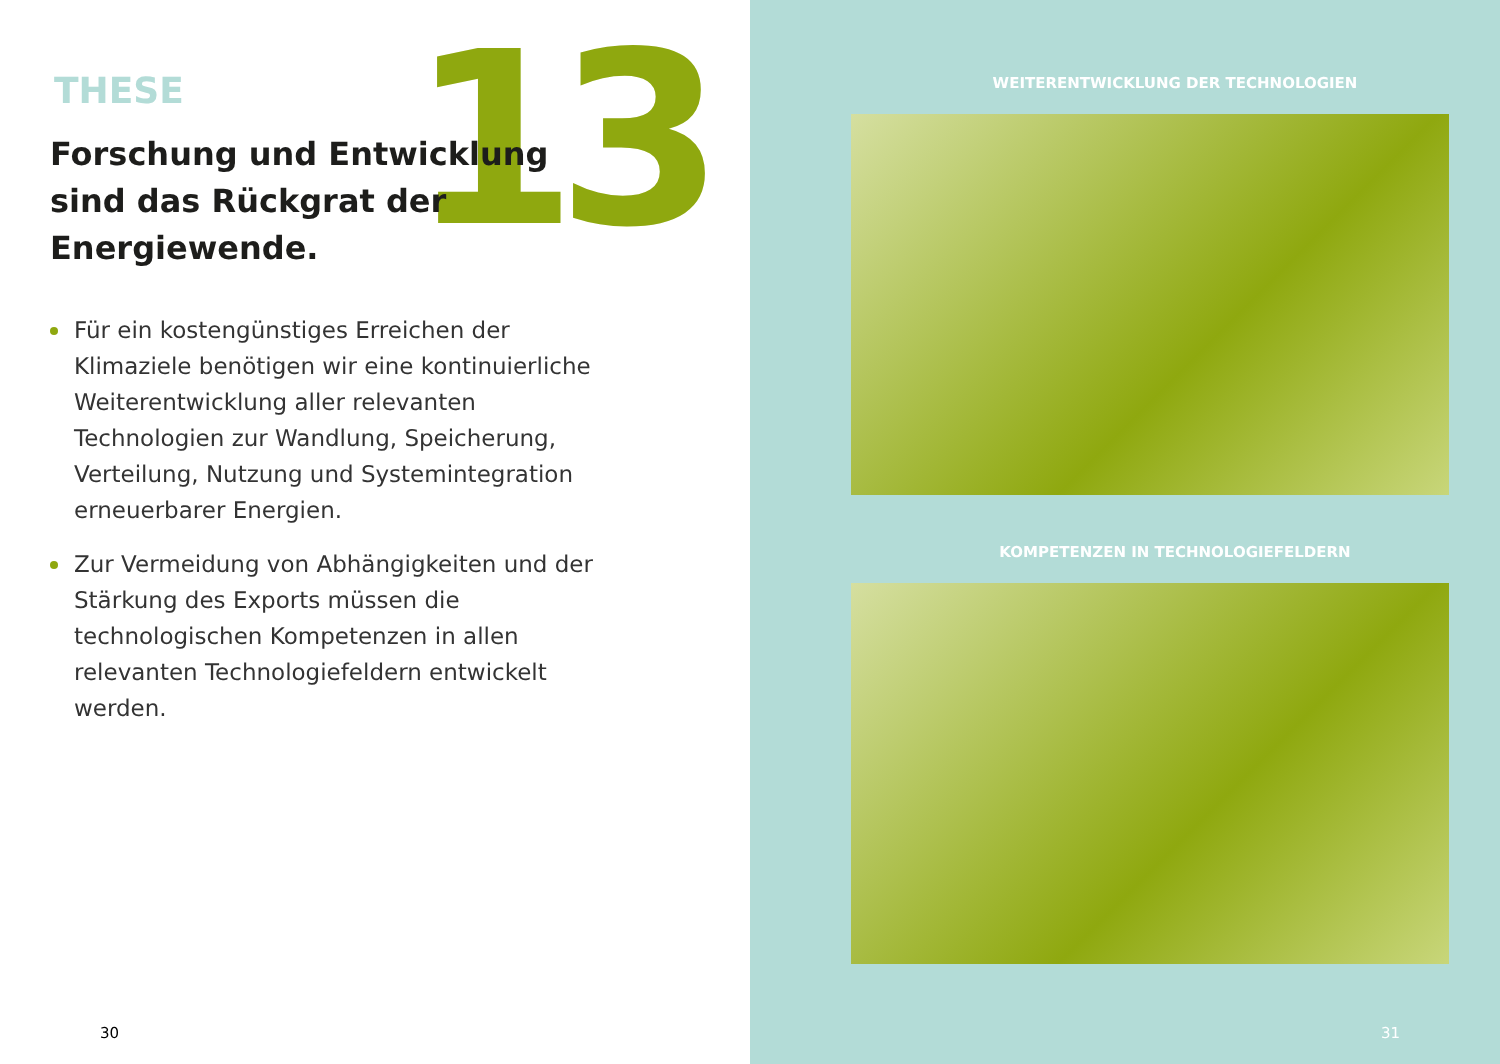13
THESE
Forschung und Entwicklung
sind das Rückgrat der
Energiewende.
Für ein kostengünstiges Erreichen der Klimaziele benötigen wir eine kontinuierliche Weiter­entwicklung aller relevanten Technologien zur Wandlung, Speicherung, Verteilung, Nutzung und Systemintegration erneuerbarer Energien.
Zur Vermeidung von Abhängigkeiten und der Stärkung des Exports müssen die technologischen Kompetenzen in allen relevanten Technologie­feldern entwickelt werden.
30
WEITERENTWICKLUNG DER TECHNOLOGIEN
KOMPETENZEN IN TECHNOLOGIEFELDERN
31